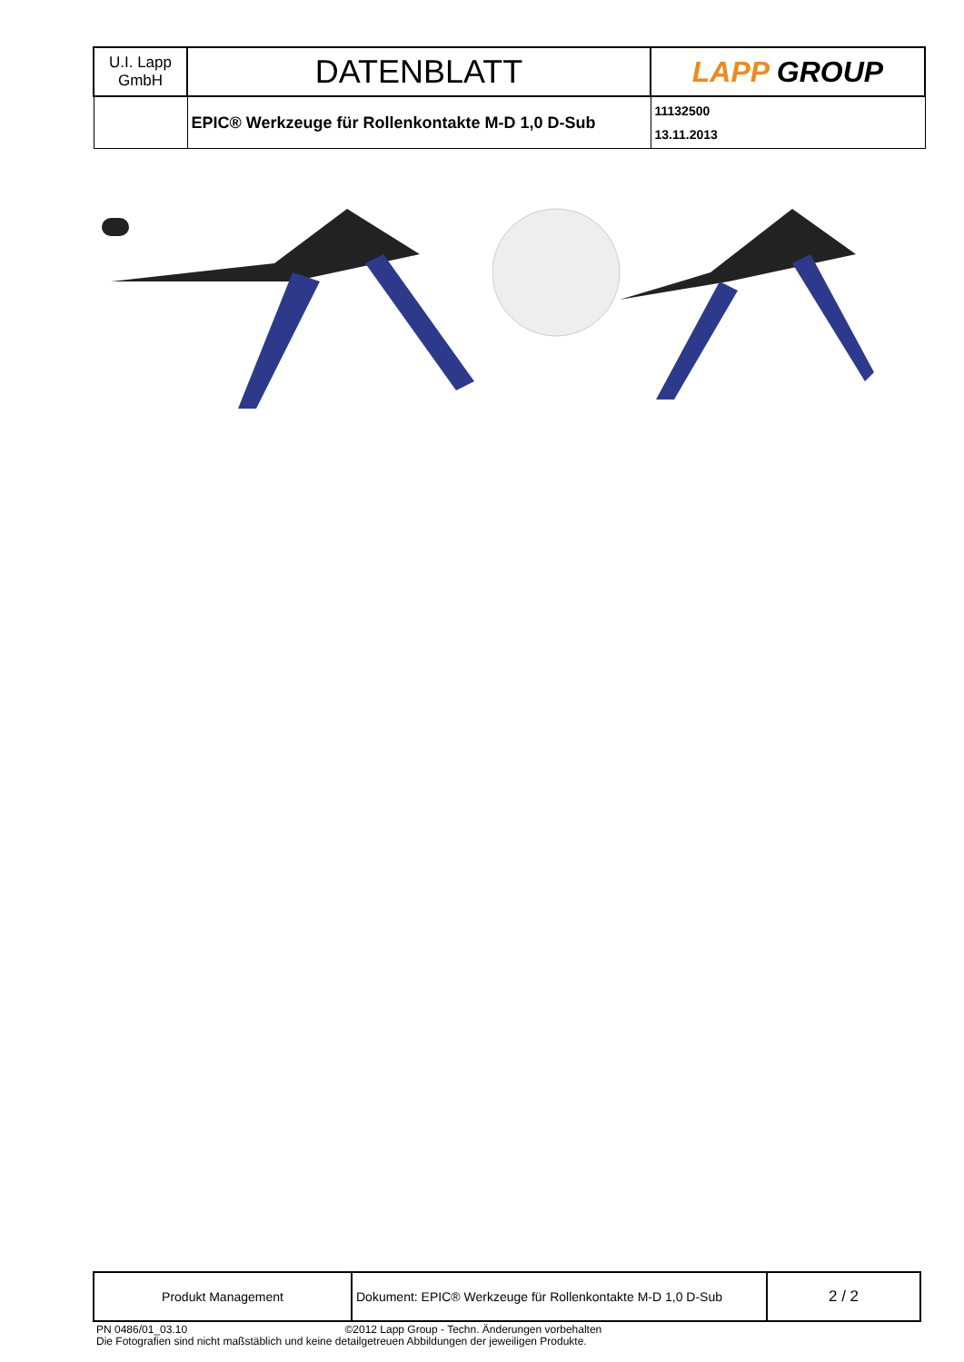| U.I. Lapp GmbH | DATENBLATT | LAPP GROUP |
| | EPIC® Werkzeuge für Rollenkontakte M-D 1,0 D-Sub | 11132500 13.11.2013 |
| Produkt Management | Dokument: EPIC® Werkzeuge für Rollenkontakte M-D 1,0 D-Sub | 2 / 2 |
PN 0486/01_03.10 ©2012 Lapp Group - Techn. Änderungen vorbehalten
Die Fotografien sind nicht maßstäblich und keine detailgetreuen Abbildungen der jeweiligen Produkte.